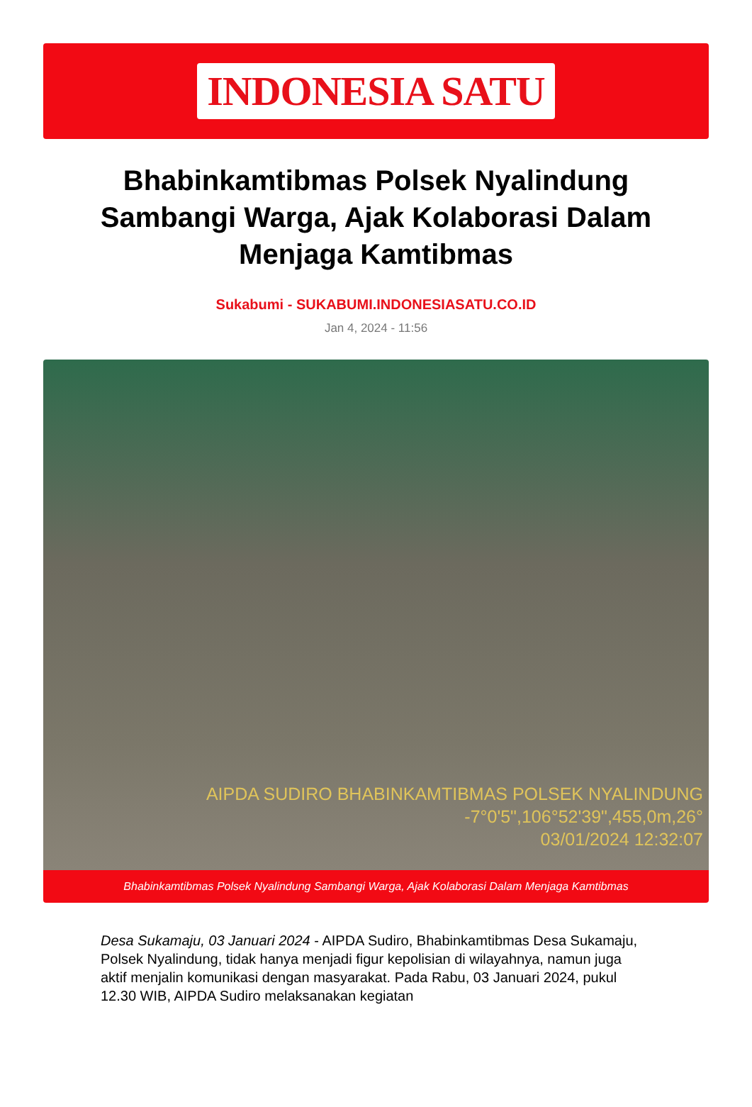INDONESIA SATU
Bhabinkamtibmas Polsek Nyalindung Sambangi Warga, Ajak Kolaborasi Dalam Menjaga Kamtibmas
Sukabumi - SUKABUMI.INDONESIASATU.CO.ID
Jan 4, 2024 - 11:56
AIPDA SUDIRO BHABINKAMTIBMAS POLSEK NYALINDUNG
-7°0'5",106°52'39",455,0m,26°
03/01/2024 12:32:07
Bhabinkamtibmas Polsek Nyalindung Sambangi Warga, Ajak Kolaborasi Dalam Menjaga Kamtibmas
Desa Sukamaju, 03 Januari 2024 - AIPDA Sudiro, Bhabinkamtibmas Desa Sukamaju, Polsek Nyalindung, tidak hanya menjadi figur kepolisian di wilayahnya, namun juga aktif menjalin komunikasi dengan masyarakat. Pada Rabu, 03 Januari 2024, pukul 12.30 WIB, AIPDA Sudiro melaksanakan kegiatan